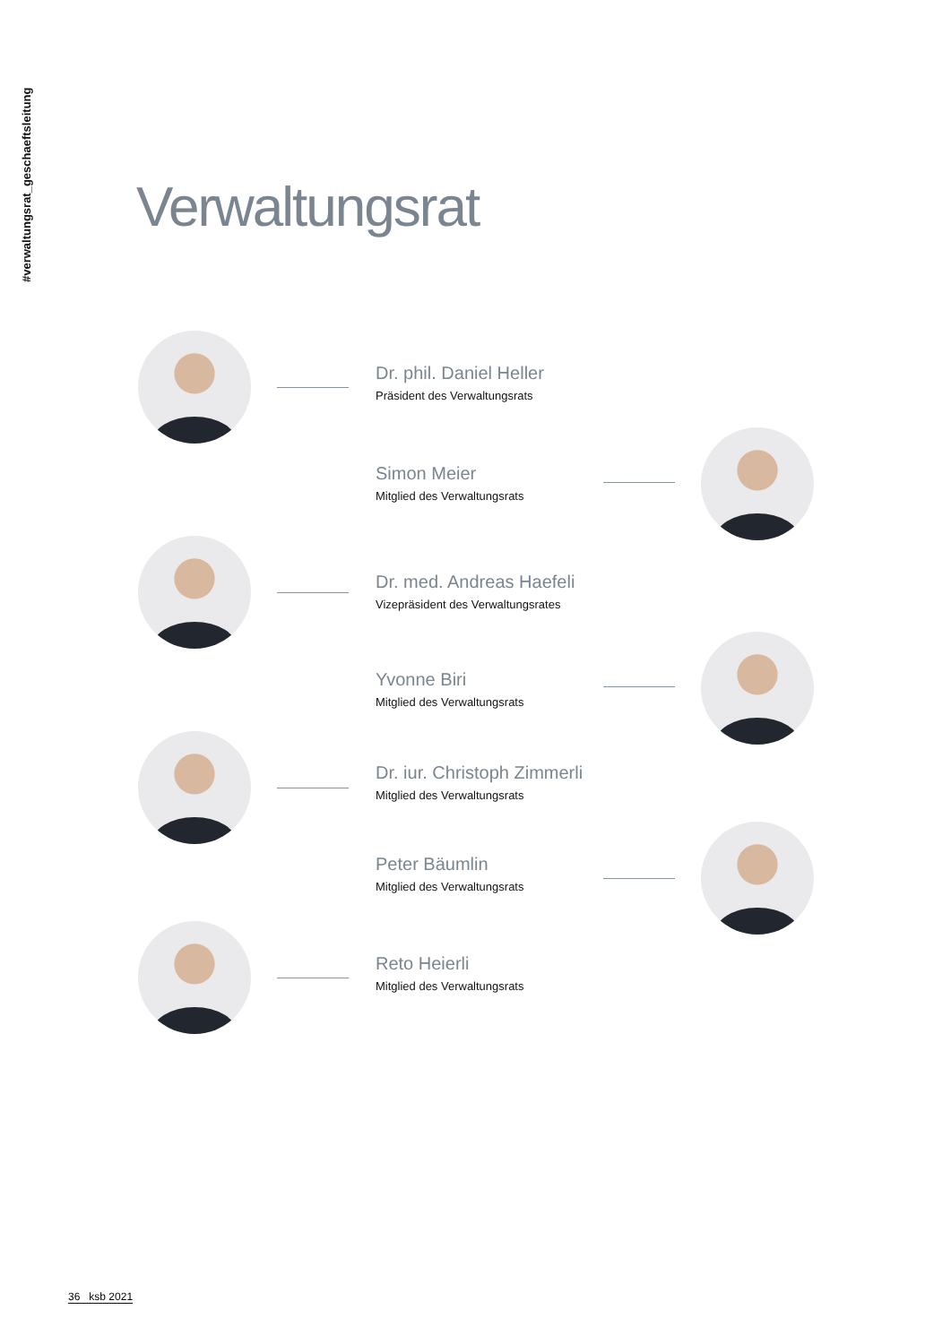#verwaltungsrat_geschaeftsleitung
Verwaltungsrat
Dr. phil. Daniel Heller
Präsident des Verwaltungsrats
Simon Meier
Mitglied des Verwaltungsrats
Dr. med. Andreas Haefeli
Vizepräsident des Verwaltungsrates
Yvonne Biri
Mitglied des Verwaltungsrats
Dr. iur. Christoph Zimmerli
Mitglied des Verwaltungsrats
Peter Bäumlin
Mitglied des Verwaltungsrats
Reto Heierli
Mitglied des Verwaltungsrats
36 ksb 2021